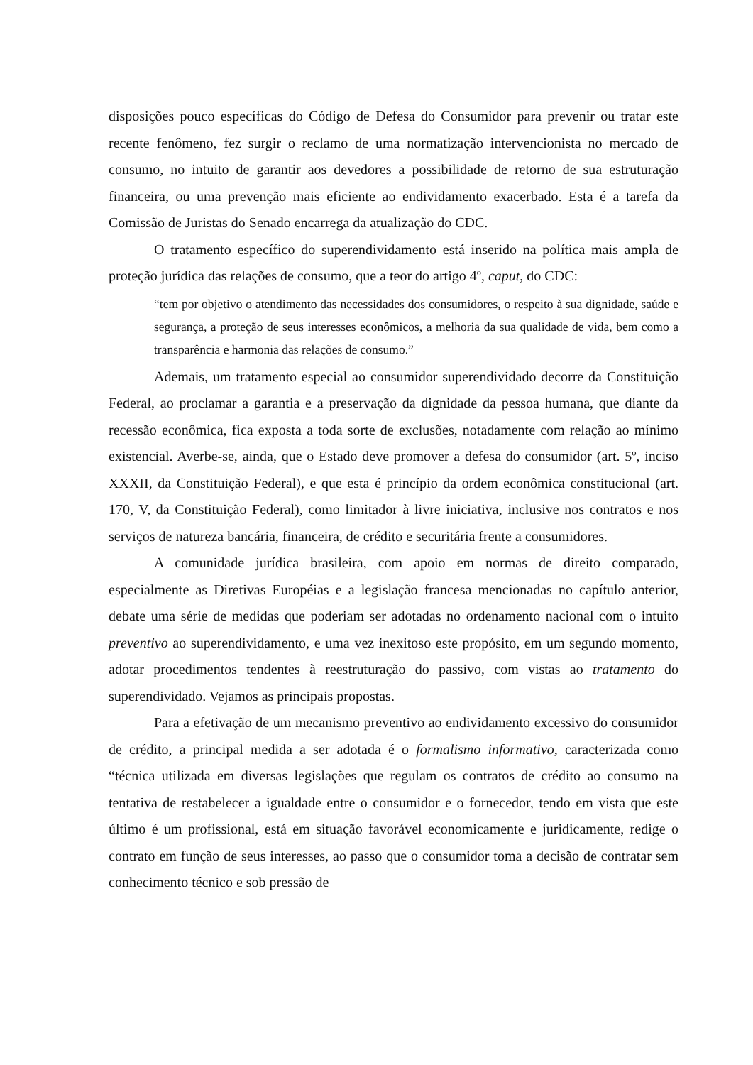disposições pouco específicas do Código de Defesa do Consumidor para prevenir ou tratar este recente fenômeno, fez surgir o reclamo de uma normatização intervencionista no mercado de consumo, no intuito de garantir aos devedores a possibilidade de retorno de sua estruturação financeira, ou uma prevenção mais eficiente ao endividamento exacerbado. Esta é a tarefa da Comissão de Juristas do Senado encarrega da atualização do CDC.
O tratamento específico do superendividamento está inserido na política mais ampla de proteção jurídica das relações de consumo, que a teor do artigo 4º, caput, do CDC:
“tem por objetivo o atendimento das necessidades dos consumidores, o respeito à sua dignidade, saúde e segurança, a proteção de seus interesses econômicos, a melhoria da sua qualidade de vida, bem como a transparência e harmonia das relações de consumo.”
Ademais, um tratamento especial ao consumidor superendividado decorre da Constituição Federal, ao proclamar a garantia e a preservação da dignidade da pessoa humana, que diante da recessão econômica, fica exposta a toda sorte de exclusões, notadamente com relação ao mínimo existencial. Averbe-se, ainda, que o Estado deve promover a defesa do consumidor (art. 5º, inciso XXXII, da Constituição Federal), e que esta é princípio da ordem econômica constitucional (art. 170, V, da Constituição Federal), como limitador à livre iniciativa, inclusive nos contratos e nos serviços de natureza bancária, financeira, de crédito e securitária frente a consumidores.
A comunidade jurídica brasileira, com apoio em normas de direito comparado, especialmente as Diretivas Européias e a legislação francesa mencionadas no capítulo anterior, debate uma série de medidas que poderiam ser adotadas no ordenamento nacional com o intuito preventivo ao superendividamento, e uma vez inexitoso este propósito, em um segundo momento, adotar procedimentos tendentes à reestruturação do passivo, com vistas ao tratamento do superendividado. Vejamos as principais propostas.
Para a efetivação de um mecanismo preventivo ao endividamento excessivo do consumidor de crédito, a principal medida a ser adotada é o formalismo informativo, caracterizada como “técnica utilizada em diversas legislações que regulam os contratos de crédito ao consumo na tentativa de restabelecer a igualdade entre o consumidor e o fornecedor, tendo em vista que este último é um profissional, está em situação favorável economicamente e juridicamente, redige o contrato em função de seus interesses, ao passo que o consumidor toma a decisão de contratar sem conhecimento técnico e sob pressão de